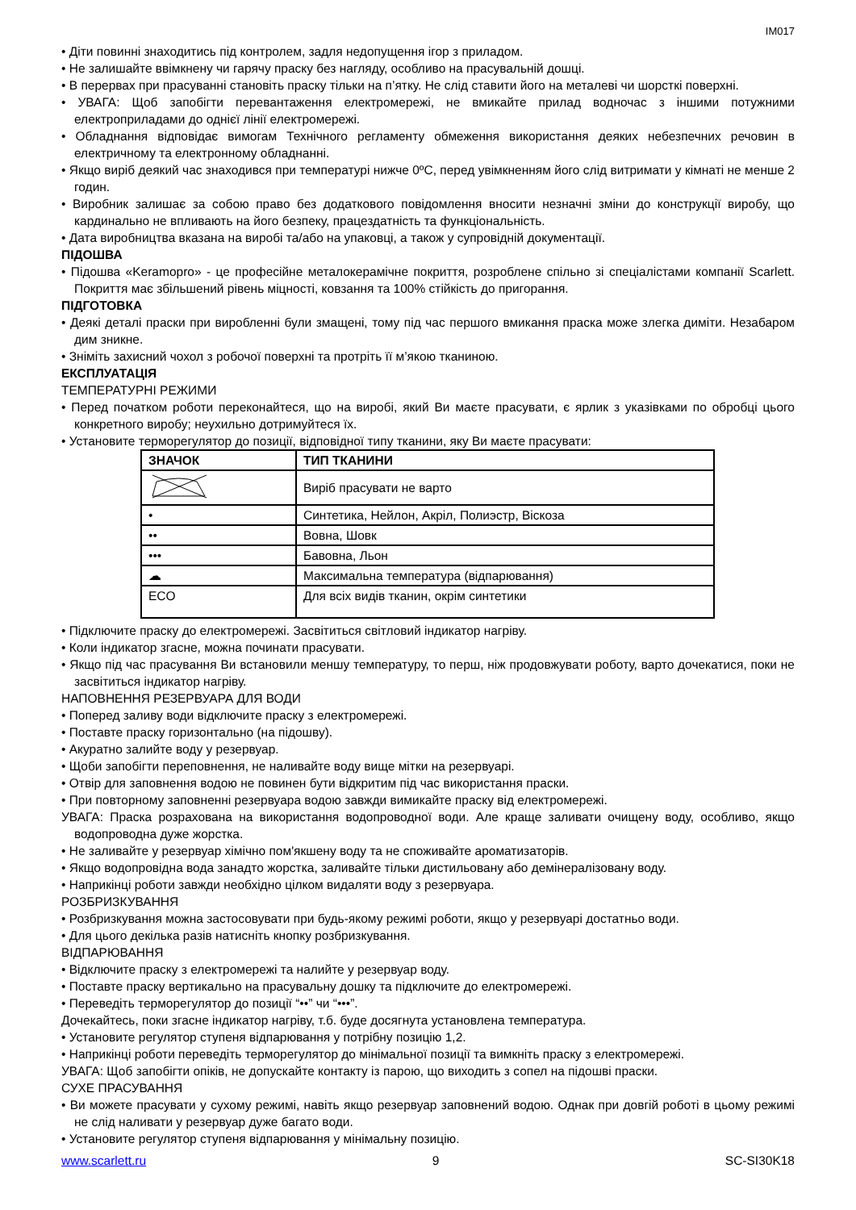IM017
• Діти повинні знаходитись під контролем, задля недопущення ігор з приладом.
• Не залишайте ввімкнену чи гарячу праску без нагляду, особливо на прасувальній дошці.
• В перервах при прасуванні становіть праску тільки на п’ятку. Не слід ставити його на металеві чи шорсткі поверхні.
• УВАГА: Щоб запобігти перевантаження електромережі, не вмикайте прилад водночас з іншими потужними електроприладами до однієї лінії електромережі.
• Обладнання відповідає вимогам Технічного регламенту обмеження використання деяких небезпечних речовин в електричному та електронному обладнанні.
• Якщо виріб деякий час знаходився при температурі нижче 0ºC, перед увімкненням його слід витримати у кімнаті не менше 2 годин.
• Виробник залишає за собою право без додаткового повідомлення вносити незначні зміни до конструкції виробу, що кардинально не впливають на його безпеку, працездатність та функціональність.
• Дата виробництва вказана на виробі та/або на упаковці, а також у супровідній документації.
ПІДОШВА
• Підошва «Keramopro» - це професійне металокерамічне покриття, розроблене спільно зі спеціалістами компанії Scarlett. Покриття має збільшений рівень міцності, ковзання та 100% стійкість до пригорання.
ПІДГОТОВКА
• Деякі деталі праски при виробленні були змащені, тому під час першого вмикання праска може злегка диміти. Незабаром дим зникне.
• Зніміть захисний чохол з робочої поверхні та протріть її м’якою тканиною.
ЕКСПЛУАТАЦІЯ
ТЕМПЕРАТУРНІ РЕЖИМИ
• Перед початком роботи переконайтеся, що на виробі, який Ви маєте прасувати, є ярлик з указівками по обробці цього конкретного виробу; неухильно дотримуйтеся їх.
• Установите терморегулятор до позиції, відповідної типу тканини, яку Ви маєте прасувати:
| ЗНАЧОК | ТИП ТКАНИНИ |
| --- | --- |
| | Виріб прасувати не варто |
| • | Синтетика, Нейлон, Акріл, Полиэстр, Віскоза |
| •• | Вовна, Шовк |
| ••• | Бавовна, Льон |
| ☁ | Максимальна температура (відпарювання) |
| ECO | Для всіх видів тканин, окрім синтетики |
• Підключите праску до електромережі. Засвітиться світловий індикатор нагріву.
• Коли індикатор згасне, можна починати прасувати.
• Якщо під час прасування Ви встановили меншу температуру, то перш, ніж продовжувати роботу, варто дочекатися, поки не засвітиться індикатор нагріву.
НАПОВНЕННЯ РЕЗЕРВУАРА ДЛЯ ВОДИ
• Поперед заливу води відключите праску з електромережі.
• Поставте праску горизонтально (на підошву).
• Акуратно залийте воду у резервуар.
• Щоби запобігти переповнення, не наливайте воду вище мітки на резервуарі.
• Отвір для заповнення водою не повинен бути відкритим під час використання праски.
• При повторному заповненні резервуара водою завжди вимикайте праску від електромережі.
УВАГА: Праска розрахована на використання водопроводної води. Але краще заливати очищену воду, особливо, якщо водопроводна дуже жорстка.
• Не заливайте у резервуар хімічно пом'якшену воду та не споживайте ароматизаторів.
• Якщо водопровідна вода занадто жорстка, заливайте тільки дистильовану або демінералізовану воду.
• Наприкінці роботи завжди необхідно цілком видаляти воду з резервуара.
РОЗБРИЗКУВАННЯ
• Розбризкування можна застосовувати при будь-якому режимі роботи, якщо у резервуарі достатньо води.
• Для цього декілька разів натисніть кнопку розбризкування.
ВІДПАРЮВАННЯ
• Відключите праску з електромережі та налийте у резервуар воду.
• Поставте праску вертикально на прасувальну дошку та підключите до електромережі.
• Переведіть терморегулятор до позиції “••” чи “•••”.
Дочекайтесь, поки згасне індикатор нагріву, т.б. буде досягнута установлена температура.
• Установите регулятор ступеня відпарювання у потрібну позицію 1,2.
• Наприкінці роботи переведіть терморегулятор до мінімальної позиції та вимкніть праску з електромережі.
УВАГА: Щоб запобігти опіків, не допускайте контакту із парою, що виходить з сопел на підошві праски.
СУХЕ ПРАСУВАННЯ
• Ви можете прасувати у сухому режимі, навіть якщо резервуар заповнений водою. Однак при довгій роботі в цьому режимі не слід наливати у резервуар дуже багато води.
• Установите регулятор ступеня відпарювання у мінімальну позицію.
www.scarlett.ru 9 SC-SI30K18